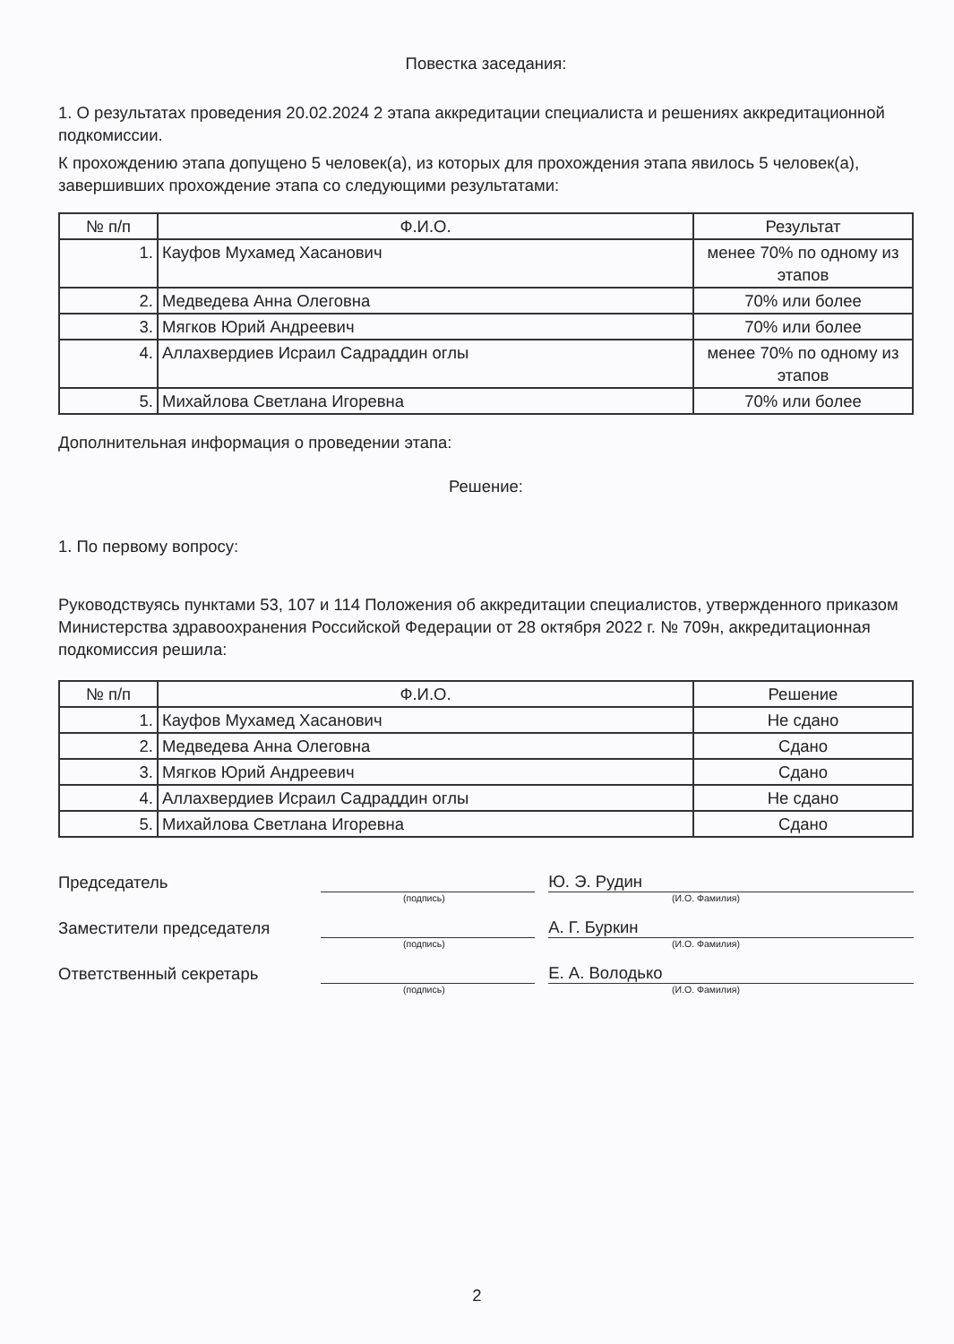Повестка заседания:
1. О результатах проведения 20.02.2024 2 этапа аккредитации специалиста и решениях аккредитационной подкомиссии.
К прохождению этапа допущено 5 человек(а), из которых для прохождения этапа явилось 5 человек(а), завершивших прохождение этапа со следующими результатами:
| № п/п | Ф.И.О. | Результат |
| --- | --- | --- |
| 1. | Кауфов Мухамед Хасанович | менее 70% по одному из этапов |
| 2. | Медведева Анна Олеговна | 70% или более |
| 3. | Мягков Юрий Андреевич | 70% или более |
| 4. | Аллахвердиев Исраил Садраддин оглы | менее 70% по одному из этапов |
| 5. | Михайлова Светлана Игоревна | 70% или более |
Дополнительная информация о проведении этапа:
Решение:
1. По первому вопросу:
Руководствуясь пунктами 53, 107 и 114 Положения об аккредитации специалистов, утвержденного приказом Министерства здравоохранения Российской Федерации от 28 октября 2022 г. № 709н, аккредитационная подкомиссия решила:
| № п/п | Ф.И.О. | Решение |
| --- | --- | --- |
| 1. | Кауфов Мухамед Хасанович | Не сдано |
| 2. | Медведева Анна Олеговна | Сдано |
| 3. | Мягков Юрий Андреевич | Сдано |
| 4. | Аллахвердиев Исраил Садраддин оглы | Не сдано |
| 5. | Михайлова Светлана Игоревна | Сдано |
Председатель
Ю. Э. Рудин
(подпись) (И.О. Фамилия)
Заместители председателя
А. Г. Буркин
(подпись) (И.О. Фамилия)
Ответственный секретарь
Е. А. Володько
(подпись) (И.О. Фамилия)
2